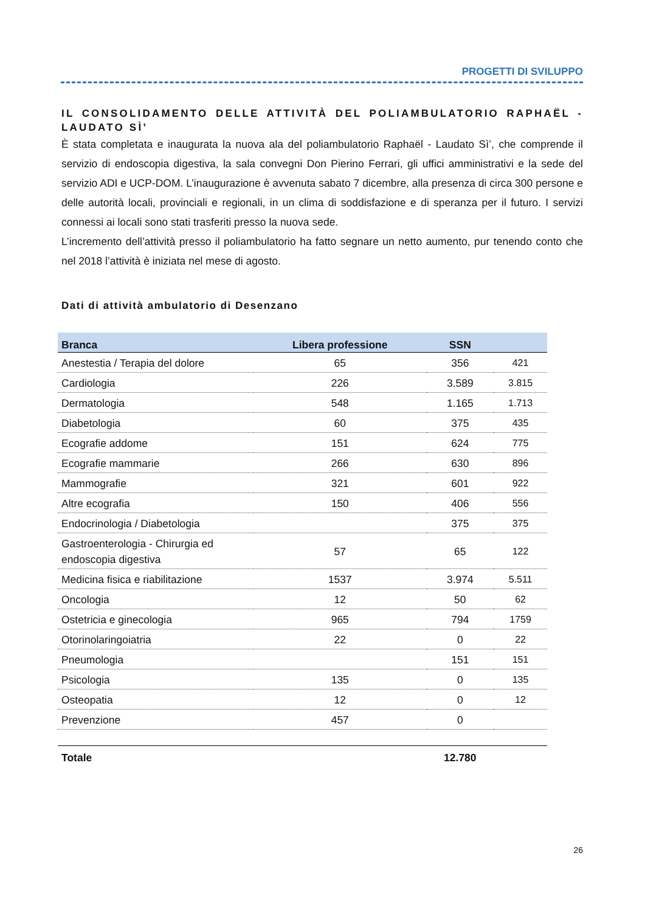PROGETTI DI SVILUPPO
IL CONSOLIDAMENTO DELLE ATTIVITÀ DEL POLIAMBULATORIO RAPHAËL - LAUDATO SÌ’
È stata completata e inaugurata la nuova ala del poliambulatorio Raphaël - Laudato Sì’, che comprende il servizio di endoscopia digestiva, la sala convegni Don Pierino Ferrari, gli uffici amministrativi e la sede del servizio ADI e UCP-DOM. L’inaugurazione è avvenuta sabato 7 dicembre, alla presenza di circa 300 persone e delle autorità locali, provinciali e regionali, in un clima di soddisfazione e di speranza per il futuro. I servizi connessi ai locali sono stati trasferiti presso la nuova sede.
L’incremento dell’attività presso il poliambulatorio ha fatto segnare un netto aumento, pur tenendo conto che nel 2018 l’attività è iniziata nel mese di agosto.
Dati di attività ambulatorio di Desenzano
| Branca | Libera professione | SSN | |
| --- | --- | --- | --- |
| Anestestia / Terapia del dolore | 65 | 356 | 421 |
| Cardiologia | 226 | 3.589 | 3.815 |
| Dermatologia | 548 | 1.165 | 1.713 |
| Diabetologia | 60 | 375 | 435 |
| Ecografie addome | 151 | 624 | 775 |
| Ecografie mammarie | 266 | 630 | 896 |
| Mammografie | 321 | 601 | 922 |
| Altre ecografia | 150 | 406 | 556 |
| Endocrinologia / Diabetologia | | 375 | 375 |
| Gastroenterologia - Chirurgia ed endoscopia digestiva | 57 | 65 | 122 |
| Medicina fisica e riabilitazione | 1537 | 3.974 | 5.511 |
| Oncologia | 12 | 50 | 62 |
| Ostetricia e ginecologia | 965 | 794 | 1759 |
| Otorinolaringoiatria | 22 | 0 | 22 |
| Pneumologia | | 151 | 151 |
| Psicologia | 135 | 0 | 135 |
| Osteopatia | 12 | 0 | 12 |
| Prevenzione | 457 | 0 | |
| Totale | | 12.780 | |
26